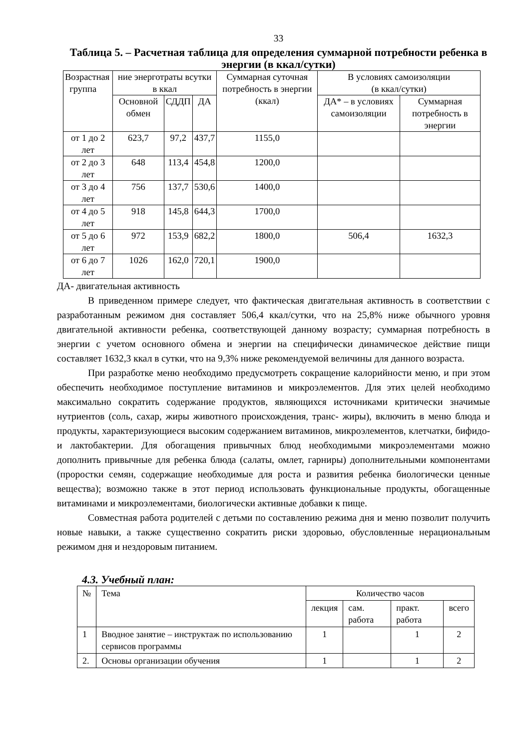33
Таблица 5. – Расчетная таблица для определения суммарной потребности ребенка в энергии (в ккал/сутки)
| Возрастная группа | ние энерготраты всутки в ккал | | | Суммарная суточная потребность в энергии (ккал) | В условиях самоизоляции (в ккал/сутки) | |
| | Основной обмен | СДДП | ДА | | ДА* – в условиях самоизоляции | Суммарная потребность в энергии |
| от 1 до 2 лет | 623,7 | 97,2 | 437,7 | 1155,0 | | |
| от 2 до 3 лет | 648 | 113,4 | 454,8 | 1200,0 | | |
| от 3 до 4 лет | 756 | 137,7 | 530,6 | 1400,0 | | |
| от 4 до 5 лет | 918 | 145,8 | 644,3 | 1700,0 | | |
| от 5 до 6 лет | 972 | 153,9 | 682,2 | 1800,0 | 506,4 | 1632,3 |
| от 6 до 7 лет | 1026 | 162,0 | 720,1 | 1900,0 | | |
ДА- двигательная активность
В приведенном примере следует, что фактическая двигательная активность в соответствии с разработанным режимом дня составляет 506,4 ккал/сутки, что на 25,8% ниже обычного уровня двигательной активности ребенка, соответствующей данному возрасту; суммарная потребность в энергии с учетом основного обмена и энергии на специфически динамическое действие пищи составляет 1632,3 ккал в сутки, что на 9,3% ниже рекомендуемой величины для данного возраста.
При разработке меню необходимо предусмотреть сокращение калорийности меню, и при этом обеспечить необходимое поступление витаминов и микроэлементов. Для этих целей необходимо максимально сократить содержание продуктов, являющихся источниками критически значимые нутриентов (соль, сахар, жиры животного происхождения, транс- жиры), включить в меню блюда и продукты, характеризующиеся высоким содержанием витаминов, микроэлементов, клетчатки, бифидо- и лактобактерии. Для обогащения привычных блюд необходимыми микроэлементами можно дополнить привычные для ребенка блюда (салаты, омлет, гарниры) дополнительными компонентами (проростки семян, содержащие необходимые для роста и развития ребенка биологически ценные вещества); возможно также в этот период использовать функциональные продукты, обогащенные витаминами и микроэлементами, биологически активные добавки к пище.
Совместная работа родителей с детьми по составлению режима дня и меню позволит получить новые навыки, а также существенно сократить риски здоровью, обусловленные нерациональным режимом дня и нездоровым питанием.
4.3. Учебный план:
| № | Тема | Количество часов | | | |
| | | лекция | сам. работа | практ. работа | всего |
| 1 | Вводное занятие – инструктаж по использованию сервисов программы | 1 | | 1 | 2 |
| 2. | Основы организации обучения | 1 | | 1 | 2 |